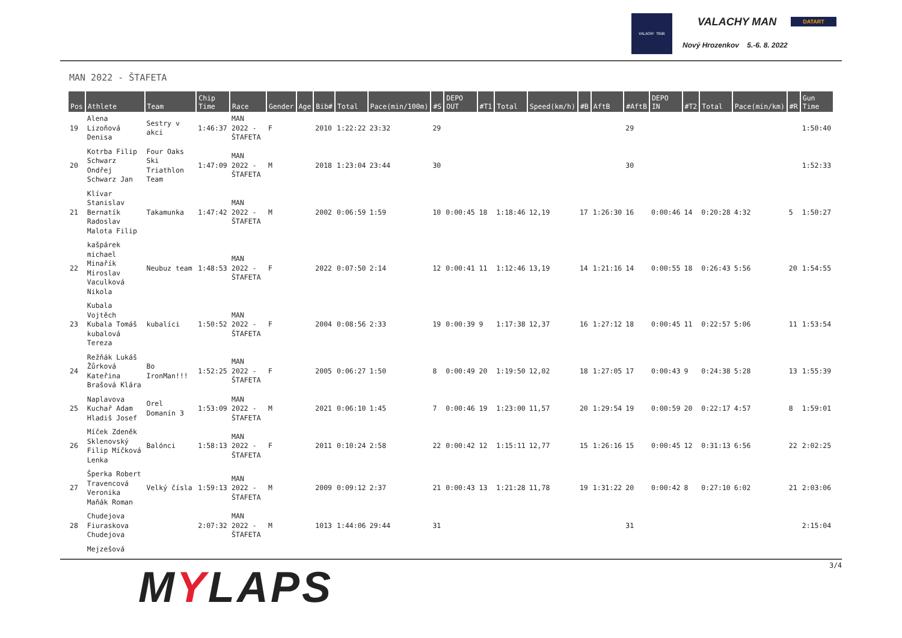VALACHY TOUR
VALACHY MAN DATART
Nový Hrozenkov 5.-6. 8. 2022
MAN 2022 - ŠTAFETA
| Pos | Athlete | Team | Chip Time | Race | Gender | Age | Bib# | Total | Pace(min/100m) | #S | DEPO OUT | #T1 | Total | Speed(km/h) | #B | AftB | #AftB | DEPO IN | #T2 | Total | Pace(min/km) | #R | Gun Time |
| --- | --- | --- | --- | --- | --- | --- | --- | --- | --- | --- | --- | --- | --- | --- | --- | --- | --- | --- | --- | --- | --- | --- | --- |
| 19 | Alena Lizoňová Denisa | Sestry v akci | 1:46:37 | MAN 2022 - ŠTAFETA | F | | 2010 | 1:22:22 | 23:32 | 29 | | | | | | | 29 | | | | | | 1:50:40 |
| 20 | Kotrba Filip Schwarz Ondřej Schwarz Jan | Four Oaks Ski Triathlon Team | 1:47:09 | MAN 2022 - ŠTAFETA | M | | 2018 | 1:23:04 | 23:44 | 30 | | | | | | | 30 | | | | | | 1:52:33 |
| 21 | Klívar Stanislav Bernatík Radoslav Malota Filip | Takamunka | 1:47:42 | MAN 2022 - ŠTAFETA | M | | 2002 | 0:06:59 | 1:59 | 10 | 0:00:45 | 18 | 1:18:46 | 12,19 | 17 | 1:26:30 | 16 | 0:00:46 | 14 | 0:20:28 | 4:32 | 5 | 1:50:27 |
| 22 | kašpárek michael Minařík Miroslav Vaculková Nikola | Neubuz team | 1:48:53 | MAN 2022 - ŠTAFETA | F | | 2022 | 0:07:50 | 2:14 | 12 | 0:00:41 | 11 | 1:12:46 | 13,19 | 14 | 1:21:16 | 14 | 0:00:55 | 18 | 0:26:43 | 5:56 | 20 | 1:54:55 |
| 23 | Kubala Vojtěch Kubala Tomáš kubalová Tereza | kubalíci | 1:50:52 | MAN 2022 - ŠTAFETA | F | | 2004 | 0:08:56 | 2:33 | 19 | 0:00:39 | 9 | 1:17:38 | 12,37 | 16 | 1:27:12 | 18 | 0:00:45 | 11 | 0:22:57 | 5:06 | 11 | 1:53:54 |
| 24 | Režňák Lukáš Žůrková Kateřina Brašová Klára | Bo IronMan!!! | 1:52:25 | MAN 2022 - ŠTAFETA | F | | 2005 | 0:06:27 | 1:50 | 8 | 0:00:49 | 20 | 1:19:50 | 12,02 | 18 | 1:27:05 | 17 | 0:00:43 | 9 | 0:24:38 | 5:28 | 13 | 1:55:39 |
| 25 | Naplavova Kuchař Adam Hladiš Josef | Orel Domanín 3 | 1:53:09 | MAN 2022 - ŠTAFETA | M | | 2021 | 0:06:10 | 1:45 | 7 | 0:00:46 | 19 | 1:23:00 | 11,57 | 20 | 1:29:54 | 19 | 0:00:59 | 20 | 0:22:17 | 4:57 | 8 | 1:59:01 |
| 26 | Míček Zdeněk Sklenovský Filip Míčková Lenka | Balónci | 1:58:13 | MAN 2022 - ŠTAFETA | F | | 2011 | 0:10:24 | 2:58 | 22 | 0:00:42 | 12 | 1:15:11 | 12,77 | 15 | 1:26:16 | 15 | 0:00:45 | 12 | 0:31:13 | 6:56 | 22 | 2:02:25 |
| 27 | Šperka Robert Travencová Veronika Maňák Roman | Velký čísla | 1:59:13 | MAN 2022 - ŠTAFETA | M | | 2009 | 0:09:12 | 2:37 | 21 | 0:00:43 | 13 | 1:21:28 | 11,78 | 19 | 1:31:22 | 20 | 0:00:42 | 8 | 0:27:10 | 6:02 | 21 | 2:03:06 |
| 28 | Chudejova Fiuraskova Chudejova | | 2:07:32 | MAN 2022 - ŠTAFETA | M | | 1013 | 1:44:06 | 29:44 | 31 | | | | | | | 31 | | | | | | 2:15:04 |
| | Mejzešová | | | | | | | | | | | | | | | | | | | | | | |
MYLAPS 3/4